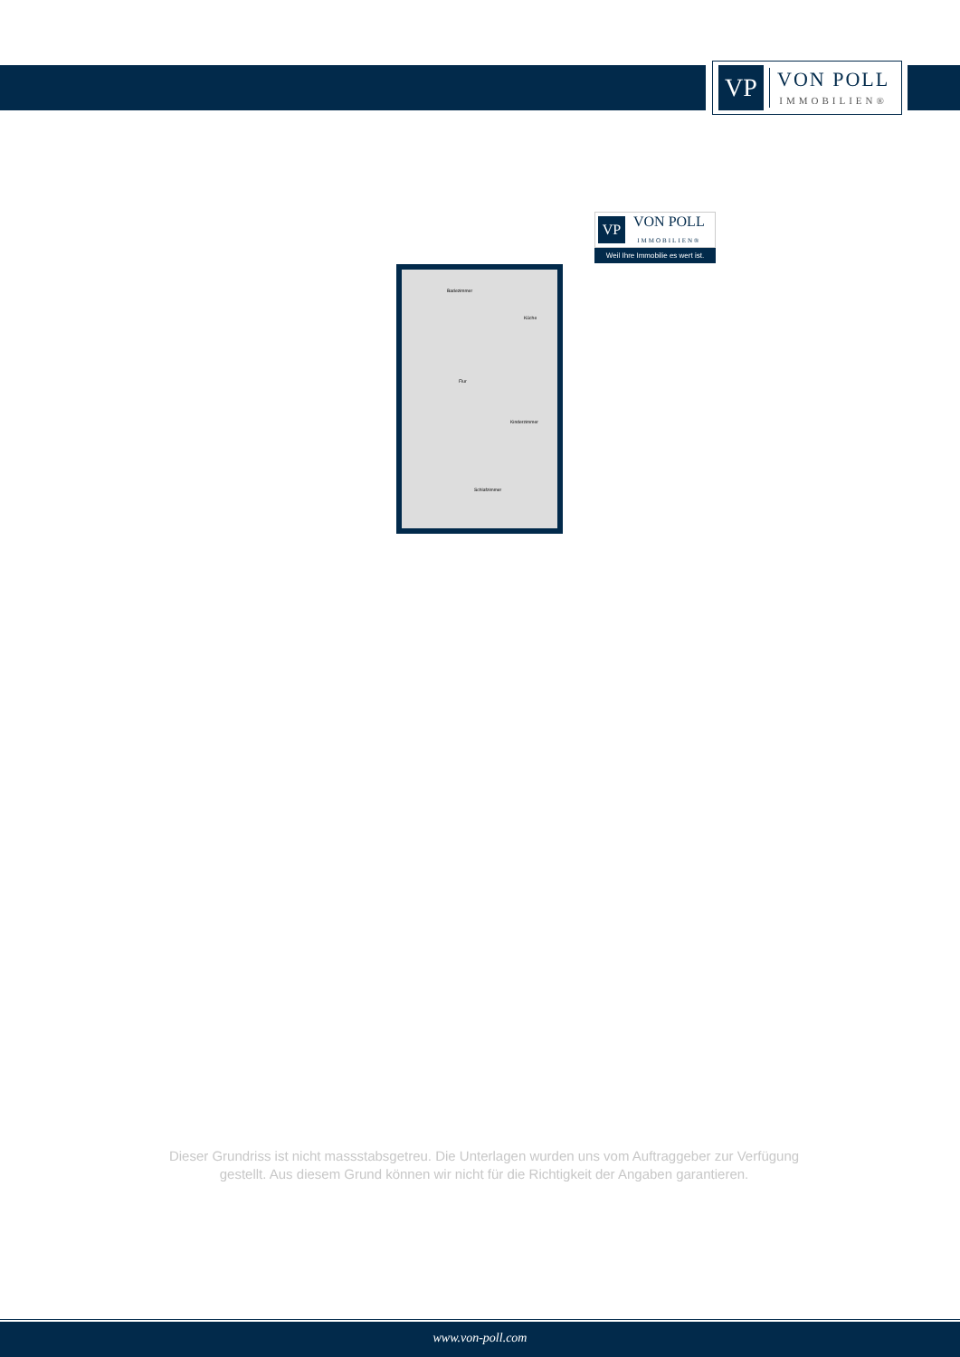VP
VON POLL
IMMOBILIEN®
VP
VON POLL
IMMOBILIEN®
Weil Ihre Immobilie es wert ist.
Badezimmer
Küche
Flur
Kinderzimmer
Schlafzimmer
Dieser Grundriss ist nicht massstabsgetreu. Die Unterlagen wurden uns vom Auftraggeber zur Verfügung gestellt. Aus diesem Grund können wir nicht für die Richtigkeit der Angaben garantieren.
www.von-poll.com